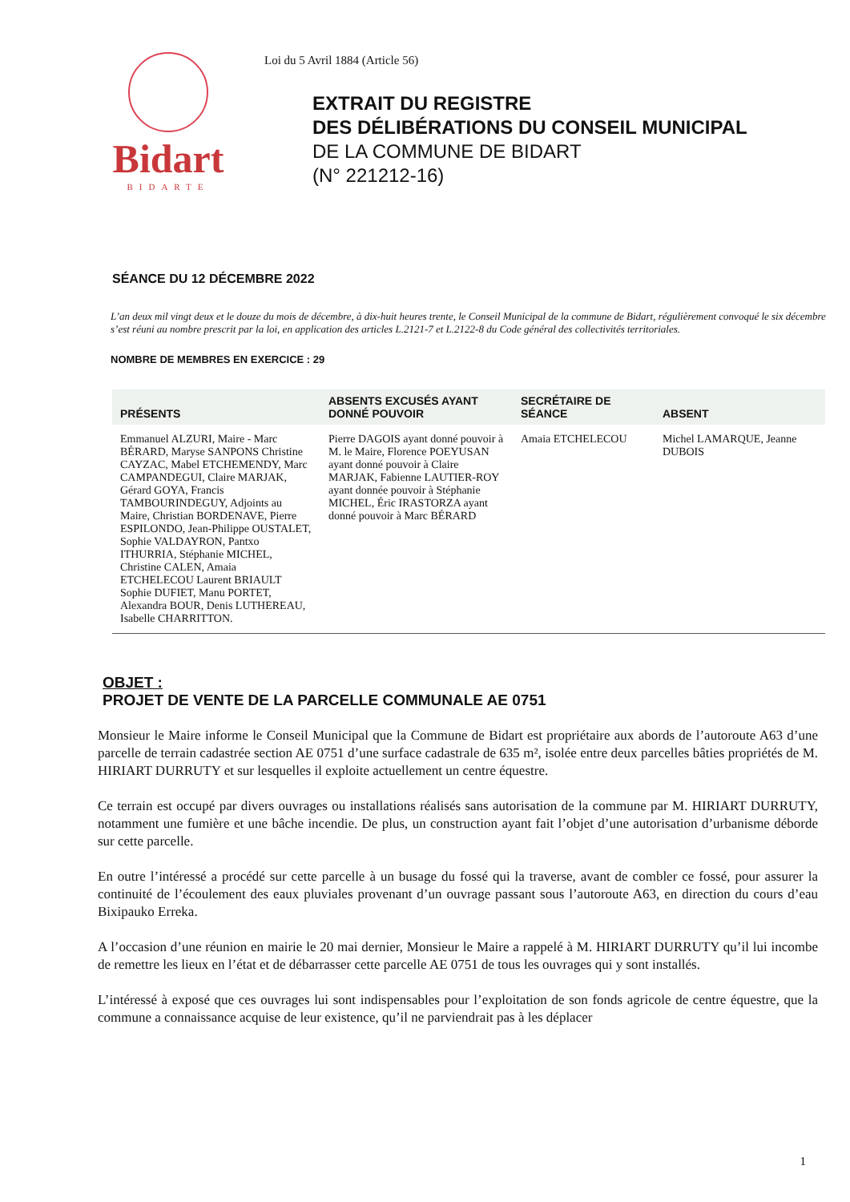Bidart
BIDARTE
Loi du 5 Avril 1884 (Article 56)
EXTRAIT DU REGISTRE
DES DÉLIBÉRATIONS DU CONSEIL MUNICIPAL
DE LA COMMUNE DE BIDART
(N° 221212-16)
SÉANCE DU 12 DÉCEMBRE 2022
L’an deux mil vingt deux et le douze du mois de décembre, à dix-huit heures trente, le Conseil Municipal de la commune de Bidart, régulièrement convoqué le six décembre s’est réuni au nombre prescrit par la loi, en application des articles L.2121-7 et L.2122-8 du Code général des collectivités territoriales.
NOMBRE DE MEMBRES EN EXERCICE : 29
| PRÉSENTS | ABSENTS EXCUSÉS AYANT DONNÉ POUVOIR | SECRÉTAIRE DE SÉANCE | ABSENT |
| --- | --- | --- | --- |
| Emmanuel ALZURI, Maire - Marc BÉRARD, Maryse SANPONS Christine CAYZAC, Mabel ETCHEMENDY, Marc CAMPANDEGUI, Claire MARJAK, Gérard GOYA, Francis TAMBOURINDEGUY, Adjoints au Maire, Christian BORDENAVE, Pierre ESPILONDO, Jean-Philippe OUSTALET, Sophie VALDAYRON, Pantxo ITHURRIA, Stéphanie MICHEL, Christine CALEN, Amaia ETCHELECOU Laurent BRIAULT Sophie DUFIET, Manu PORTET, Alexandra BOUR, Denis LUTHEREAU, Isabelle CHARRITTON. | Pierre DAGOIS ayant donné pouvoir à M. le Maire, Florence POEYUSAN ayant donné pouvoir à Claire MARJAK, Fabienne LAUTIER-ROY ayant donnée pouvoir à Stéphanie MICHEL, Éric IRASTORZA ayant donné pouvoir à Marc BÉRARD | Amaia ETCHELECOU | Michel LAMARQUE, Jeanne DUBOIS |
OBJET :
PROJET DE VENTE DE LA PARCELLE COMMUNALE AE 0751
Monsieur le Maire informe le Conseil Municipal que la Commune de Bidart est propriétaire aux abords de l’autoroute A63 d’une parcelle de terrain cadastrée section AE 0751 d’une surface cadastrale de 635 m², isolée entre deux parcelles bâties propriétés de M. HIRIART DURRUTY et sur lesquelles il exploite actuellement un centre équestre.
Ce terrain est occupé par divers ouvrages ou installations réalisés sans autorisation de la commune par M. HIRIART DURRUTY, notamment une fumière et une bâche incendie. De plus, un construction ayant fait l’objet d’une autorisation d’urbanisme déborde sur cette parcelle.
En outre l’intéressé a procédé sur cette parcelle à un busage du fossé qui la traverse, avant de combler ce fossé, pour assurer la continuité de l’écoulement des eaux pluviales provenant d’un ouvrage passant sous l’autoroute A63, en direction du cours d’eau Bixipauko Erreka.
A l’occasion d’une réunion en mairie le 20 mai dernier, Monsieur le Maire a rappelé à M. HIRIART DURRUTY qu’il lui incombe de remettre les lieux en l’état et de débarrasser cette parcelle AE 0751 de tous les ouvrages qui y sont installés.
L’intéressé à exposé que ces ouvrages lui sont indispensables pour l’exploitation de son fonds agricole de centre équestre, que la commune a connaissance acquise de leur existence, qu’il ne parviendrait pas à les déplacer
1